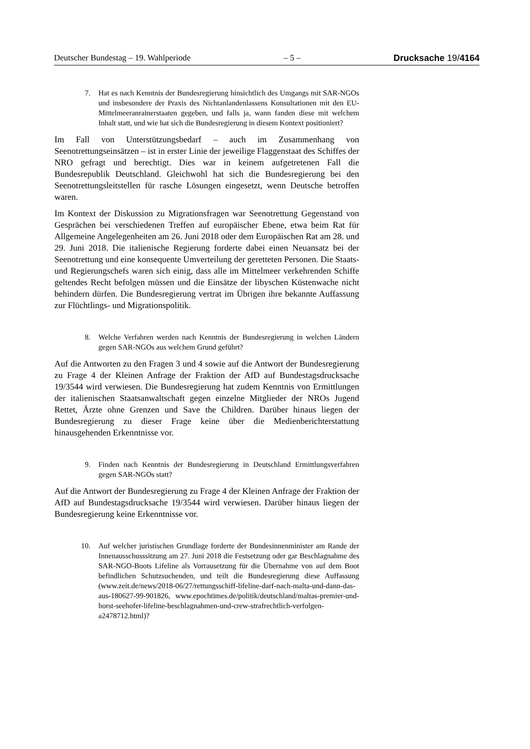Deutscher Bundestag – 19. Wahlperiode – 5 – Drucksache 19/4164
7. Hat es nach Kenntnis der Bundesregierung hinsichtlich des Umgangs mit SAR-NGOs und insbesondere der Praxis des Nichtanlandenlassens Konsultationen mit den EU-Mittelmeeranrainerstaaten gegeben, und falls ja, wann fanden diese mit welchem Inhalt statt, und wie hat sich die Bundesregierung in diesem Kontext positioniert?
Im Fall von Unterstützungsbedarf – auch im Zusammenhang von Seenotrettungseinsätzen – ist in erster Linie der jeweilige Flaggenstaat des Schiffes der NRO gefragt und berechtigt. Dies war in keinem aufgetretenen Fall die Bundesrepublik Deutschland. Gleichwohl hat sich die Bundesregierung bei den Seenotrettungsleitstellen für rasche Lösungen eingesetzt, wenn Deutsche betroffen waren.
Im Kontext der Diskussion zu Migrationsfragen war Seenotrettung Gegenstand von Gesprächen bei verschiedenen Treffen auf europäischer Ebene, etwa beim Rat für Allgemeine Angelegenheiten am 26. Juni 2018 oder dem Europäischen Rat am 28. und 29. Juni 2018. Die italienische Regierung forderte dabei einen Neuansatz bei der Seenotrettung und eine konsequente Umverteilung der geretteten Personen. Die Staats- und Regierungschefs waren sich einig, dass alle im Mittelmeer verkehrenden Schiffe geltendes Recht befolgen müssen und die Einsätze der libyschen Küstenwache nicht behindern dürfen. Die Bundesregierung vertrat im Übrigen ihre bekannte Auffassung zur Flüchtlings- und Migrationspolitik.
8. Welche Verfahren werden nach Kenntnis der Bundesregierung in welchen Ländern gegen SAR-NGOs aus welchem Grund geführt?
Auf die Antworten zu den Fragen 3 und 4 sowie auf die Antwort der Bundesregierung zu Frage 4 der Kleinen Anfrage der Fraktion der AfD auf Bundestagsdrucksache 19/3544 wird verwiesen. Die Bundesregierung hat zudem Kenntnis von Ermittlungen der italienischen Staatsanwaltschaft gegen einzelne Mitglieder der NROs Jugend Rettet, Ärzte ohne Grenzen und Save the Children. Darüber hinaus liegen der Bundesregierung zu dieser Frage keine über die Medienberichterstattung hinausgehenden Erkenntnisse vor.
9. Finden nach Kenntnis der Bundesregierung in Deutschland Ermittlungsverfahren gegen SAR-NGOs statt?
Auf die Antwort der Bundesregierung zu Frage 4 der Kleinen Anfrage der Fraktion der AfD auf Bundestagsdrucksache 19/3544 wird verwiesen. Darüber hinaus liegen der Bundesregierung keine Erkenntnisse vor.
10. Auf welcher juristischen Grundlage forderte der Bundesinnenminister am Rande der Innenausschusssitzung am 27. Juni 2018 die Festsetzung oder gar Beschlagnahme des SAR-NGO-Boots Lifeline als Vorrausetzung für die Übernahme von auf dem Boot befindlichen Schutzsuchenden, und teilt die Bundesregierung diese Auffassung (www.zeit.de/news/2018-06/27/rettungsschiff-lifeline-darf-nach-malta-und-dann-das-aus-180627-99-901826, www.epochtimes.de/politik/deutschland/maltas-premier-und-horst-seehofer-lifeline-beschlagnahmen-und-crew-strafrechtlich-verfolgen-a2478712.html)?